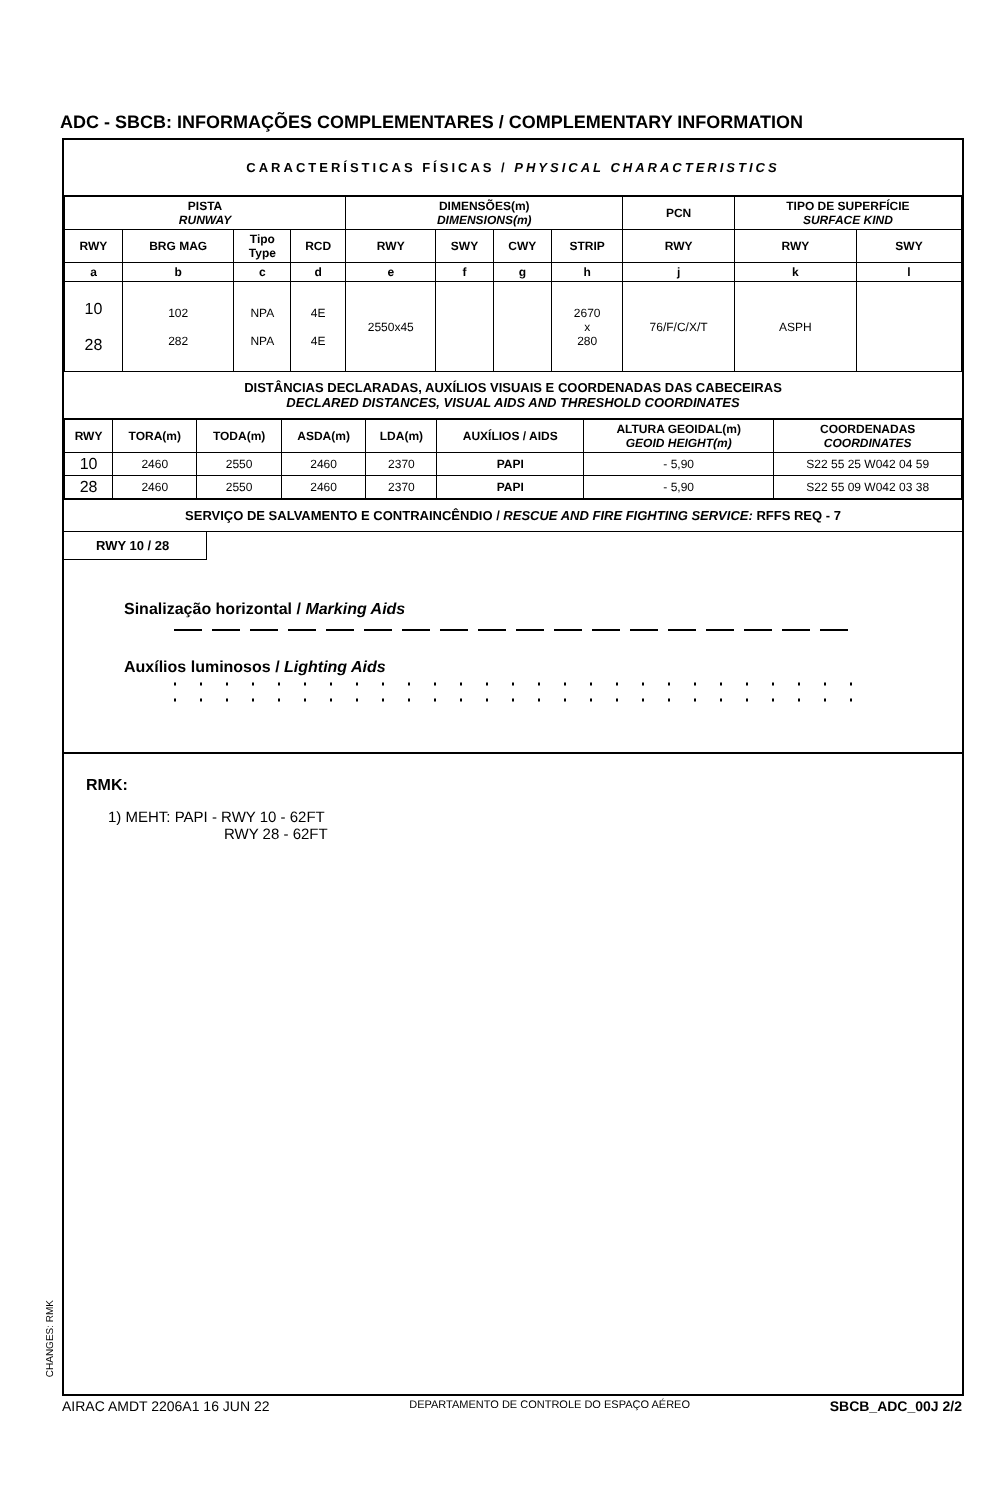ADC - SBCB: INFORMAÇÕES COMPLEMENTARES / COMPLEMENTARY INFORMATION
CARACTERÍSTICAS FÍSICAS / PHYSICAL CHARACTERISTICS
| PISTA RUNWAY | | | | DIMENSÕES(m) DIMENSIONS(m) | | | | PCN | TIPO DE SUPERFÍCIE SURFACE KIND | |
| --- | --- | --- | --- | --- | --- | --- | --- | --- | --- | --- |
| RWY | BRG MAG | Tipo Type | RCD | RWY | SWY | CWY | STRIP | RWY | RWY | SWY |
| a | b | c | d | e | f | g | h | j | k | l |
| 10 28 | 102 282 | NPA NPA | 4E 4E | 2550x45 | | | 2670 x 280 | 76/F/C/X/T | ASPH | |
DISTÂNCIAS DECLARADAS, AUXÍLIOS VISUAIS E COORDENADAS DAS CABECEIRAS
DECLARED DISTANCES, VISUAL AIDS AND THRESHOLD COORDINATES
| RWY | TORA(m) | TODA(m) | ASDA(m) | LDA(m) | AUXÍLIOS / AIDS | ALTURA GEOIDAL(m) GEOID HEIGHT(m) | COORDENADAS COORDINATES |
| --- | --- | --- | --- | --- | --- | --- | --- |
| 10 | 2460 | 2550 | 2460 | 2370 | PAPI | - 5,90 | S22 55 25 W042 04 59 |
| 28 | 2460 | 2550 | 2460 | 2370 | PAPI | - 5,90 | S22 55 09 W042 03 38 |
SERVIÇO DE SALVAMENTO E CONTRAINCÊNDIO / RESCUE AND FIRE FIGHTING SERVICE: RFFS REQ - 7
RWY 10 / 28
Sinalização horizontal / Marking Aids
Auxílios luminosos / Lighting Aids
RMK:
1) MEHT: PAPI - RWY 10 - 62FT
RWY 28 - 62FT
CHANGES: RMK
AIRAC AMDT 2206A1 16 JUN 22 DEPARTAMENTO DE CONTROLE DO ESPAÇO AÉREO SBCB_ADC_00J 2/2